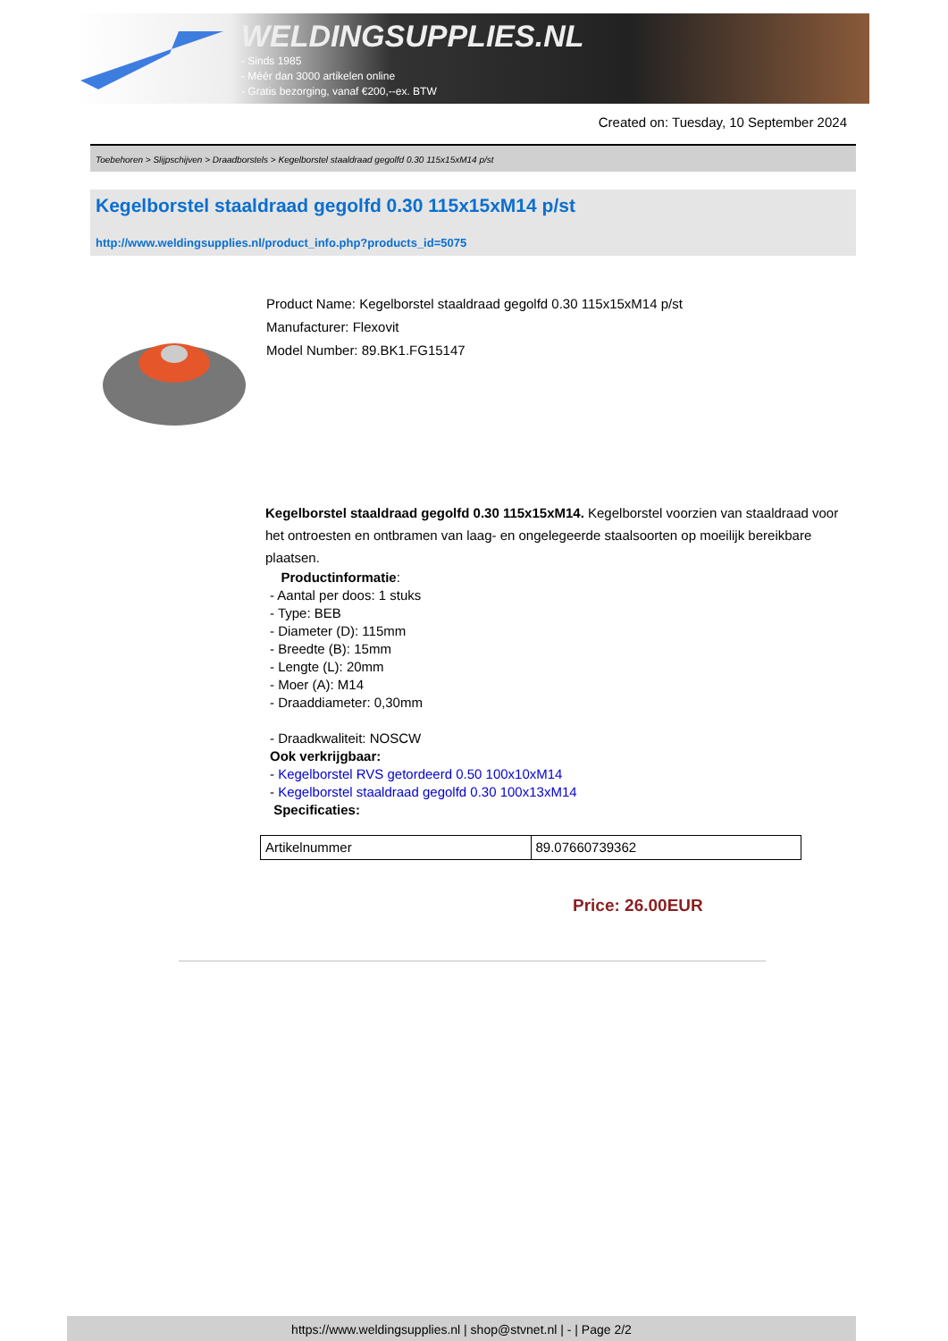WELDINGSUPPLIES.NL
- Sinds 1985
- Méér dan 3000 artikelen online
- Gratis bezorging, vanaf €200,--ex. BTW
Created on: Tuesday, 10 September 2024
Toebehoren > Slijpschijven > Draadborstels > Kegelborstel staaldraad gegolfd 0.30 115x15xM14 p/st
Kegelborstel staaldraad gegolfd 0.30 115x15xM14 p/st
http://www.weldingsupplies.nl/product_info.php?products_id=5075
Product Name: Kegelborstel staaldraad gegolfd 0.30 115x15xM14 p/st
Manufacturer: Flexovit
Model Number: 89.BK1.FG15147
Kegelborstel staaldraad gegolfd 0.30 115x15xM14. Kegelborstel voorzien van staaldraad voor het ontroesten en ontbramen van laag- en ongelegeerde staalsoorten op moeilijk bereikbare plaatsen.
Productinformatie:
- Aantal per doos: 1 stuks
- Type: BEB
- Diameter (D): 115mm
- Breedte (B): 15mm
- Lengte (L): 20mm
- Moer (A): M14
- Draaddiameter: 0,30mm
- Draadkwaliteit: NOSCW
Ook verkrijgbaar:
- Kegelborstel RVS getordeerd 0.50 100x10xM14
- Kegelborstel staaldraad gegolfd 0.30 100x13xM14
Specificaties:
| Artikelnummer | 89.07660739362 |
Price: 26.00EUR
https://www.weldingsupplies.nl | shop@stvnet.nl | - | Page 2/2